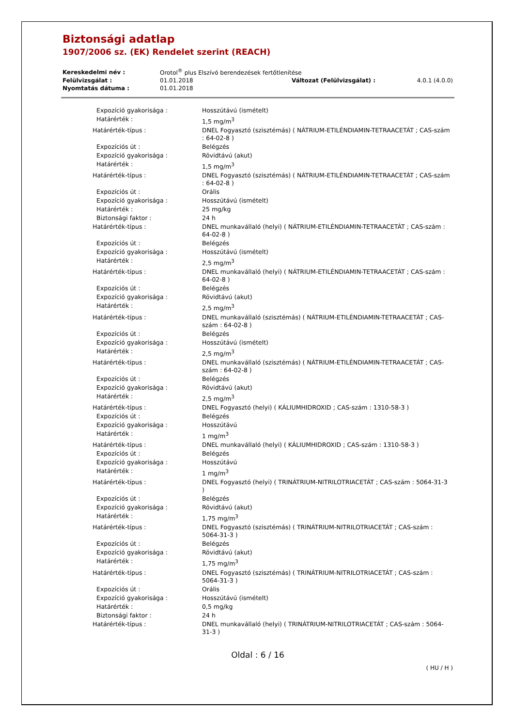Biztonsági adatlap
1907/2006 sz. (EK) Rendelet szerint (REACH)
| Kereskedelmi név : | Orotol<sup>®</sup> plus Elszívó berendezések fertőtlenítése | | |
| Felülvizsgálat : | 01.01.2018 | Változat (Felülvizsgálat) : | 4.0.1 (4.0.0) |
| Nyomtatás dátuma : | 01.01.2018 | | |
| Expozíció gyakorisága : | Hosszútávú (ismételt) |
| Határérték : | 1,5 mg/m<sup>3</sup> |
| Határérték-típus : | DNEL Fogyasztó (szisztémás) ( NÁTRIUM-ETILÉNDIAMIN-TETRAACETÁT ; CAS-szám : 64-02-8 ) |
| Expozíciós út : | Belégzés |
| Expozíció gyakorisága : | Rövidtávú (akut) |
| Határérték : | 1,5 mg/m<sup>3</sup> |
| Határérték-típus : | DNEL Fogyasztó (szisztémás) ( NÁTRIUM-ETILÉNDIAMIN-TETRAACETÁT ; CAS-szám : 64-02-8 ) |
| Expozíciós út : | Orális |
| Expozíció gyakorisága : | Hosszútávú (ismételt) |
| Határérték : | 25 mg/kg |
| Biztonsági faktor : | 24 h |
| Határérték-típus : | DNEL munkavállaló (helyi) ( NÁTRIUM-ETILÉNDIAMIN-TETRAACETÁT ; CAS-szám : 64-02-8 ) |
| Expozíciós út : | Belégzés |
| Expozíció gyakorisága : | Hosszútávú (ismételt) |
| Határérték : | 2,5 mg/m<sup>3</sup> |
| Határérték-típus : | DNEL munkavállaló (helyi) ( NÁTRIUM-ETILÉNDIAMIN-TETRAACETÁT ; CAS-szám : 64-02-8 ) |
| Expozíciós út : | Belégzés |
| Expozíció gyakorisága : | Rövidtávú (akut) |
| Határérték : | 2,5 mg/m<sup>3</sup> |
| Határérték-típus : | DNEL munkavállaló (szisztémás) ( NÁTRIUM-ETILÉNDIAMIN-TETRAACETÁT ; CAS-szám : 64-02-8 ) |
| Expozíciós út : | Belégzés |
| Expozíció gyakorisága : | Hosszútávú (ismételt) |
| Határérték : | 2,5 mg/m<sup>3</sup> |
| Határérték-típus : | DNEL munkavállaló (szisztémás) ( NÁTRIUM-ETILÉNDIAMIN-TETRAACETÁT ; CAS-szám : 64-02-8 ) |
| Expozíciós út : | Belégzés |
| Expozíció gyakorisága : | Rövidtávú (akut) |
| Határérték : | 2,5 mg/m<sup>3</sup> |
| Határérték-típus : | DNEL Fogyasztó (helyi) ( KÁLIUMHIDROXID ; CAS-szám : 1310-58-3 ) |
| Expozíciós út : | Belégzés |
| Expozíció gyakorisága : | Hosszútávú |
| Határérték : | 1 mg/m<sup>3</sup> |
| Határérték-típus : | DNEL munkavállaló (helyi) ( KÁLIUMHIDROXID ; CAS-szám : 1310-58-3 ) |
| Expozíciós út : | Belégzés |
| Expozíció gyakorisága : | Hosszútávú |
| Határérték : | 1 mg/m<sup>3</sup> |
| Határérték-típus : | DNEL Fogyasztó (helyi) ( TRINÁTRIUM-NITRILOTRIACETÁT ; CAS-szám : 5064-31-3 ) |
| Expozíciós út : | Belégzés |
| Expozíció gyakorisága : | Rövidtávú (akut) |
| Határérték : | 1,75 mg/m<sup>3</sup> |
| Határérték-típus : | DNEL Fogyasztó (szisztémás) ( TRINÁTRIUM-NITRILOTRIACETÁT ; CAS-szám : 5064-31-3 ) |
| Expozíciós út : | Belégzés |
| Expozíció gyakorisága : | Rövidtávú (akut) |
| Határérték : | 1,75 mg/m<sup>3</sup> |
| Határérték-típus : | DNEL Fogyasztó (szisztémás) ( TRINÁTRIUM-NITRILOTRIACETÁT ; CAS-szám : 5064-31-3 ) |
| Expozíciós út : | Orális |
| Expozíció gyakorisága : | Hosszútávú (ismételt) |
| Határérték : | 0,5 mg/kg |
| Biztonsági faktor : | 24 h |
| Határérték-típus : | DNEL munkavállaló (helyi) ( TRINÁTRIUM-NITRILOTRIACETÁT ; CAS-szám : 5064-31-3 ) |
Oldal : 6 / 16
( HU / H )